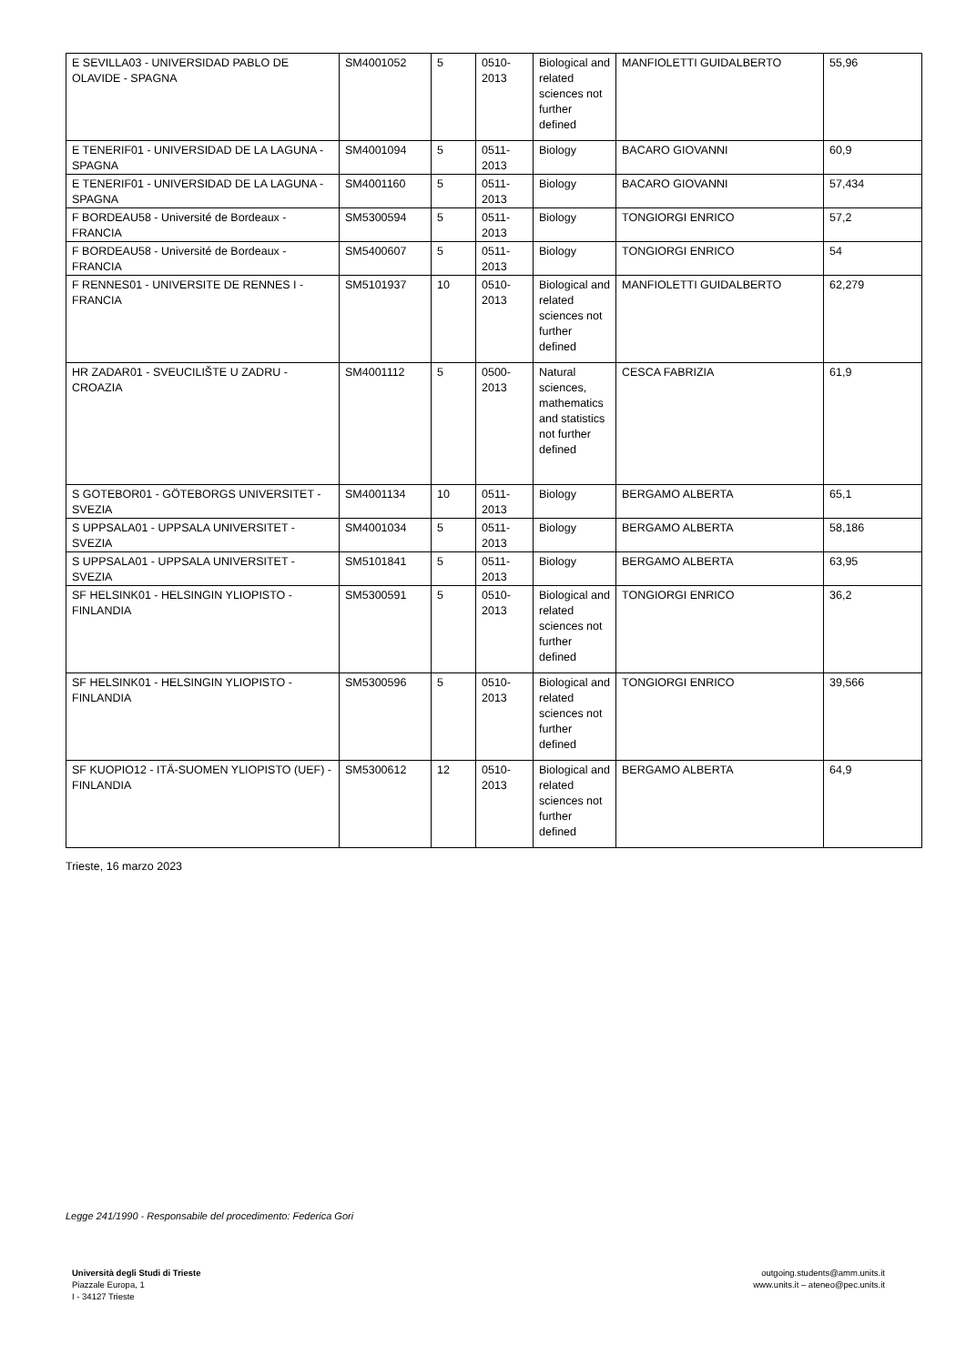| E SEVILLA03 - UNIVERSIDAD PABLO DE OLAVIDE - SPAGNA | SM4001052 | 5 | 0510-2013 | Biological and related sciences not further defined | MANFIOLETTI GUIDALBERTO | 55,96 |
| E TENERIF01 - UNIVERSIDAD DE LA LAGUNA - SPAGNA | SM4001094 | 5 | 0511-2013 | Biology | BACARO GIOVANNI | 60,9 |
| E TENERIF01 - UNIVERSIDAD DE LA LAGUNA - SPAGNA | SM4001160 | 5 | 0511-2013 | Biology | BACARO GIOVANNI | 57,434 |
| F BORDEAU58 - Université de Bordeaux - FRANCIA | SM5300594 | 5 | 0511-2013 | Biology | TONGIORGI ENRICO | 57,2 |
| F BORDEAU58 - Université de Bordeaux - FRANCIA | SM5400607 | 5 | 0511-2013 | Biology | TONGIORGI ENRICO | 54 |
| F RENNES01 - UNIVERSITE DE RENNES I - FRANCIA | SM5101937 | 10 | 0510-2013 | Biological and related sciences not further defined | MANFIOLETTI GUIDALBERTO | 62,279 |
| HR ZADAR01 - SVEUCILIŠTE U ZADRU - CROAZIA | SM4001112 | 5 | 0500-2013 | Natural sciences, mathematics and statistics not further defined | CESCA FABRIZIA | 61,9 |
| S GOTEBOR01 - GÖTEBORGS UNIVERSITET - SVEZIA | SM4001134 | 10 | 0511-2013 | Biology | BERGAMO ALBERTA | 65,1 |
| S UPPSALA01 - UPPSALA UNIVERSITET - SVEZIA | SM4001034 | 5 | 0511-2013 | Biology | BERGAMO ALBERTA | 58,186 |
| S UPPSALA01 - UPPSALA UNIVERSITET - SVEZIA | SM5101841 | 5 | 0511-2013 | Biology | BERGAMO ALBERTA | 63,95 |
| SF HELSINK01 - HELSINGIN YLIOPISTO - FINLANDIA | SM5300591 | 5 | 0510-2013 | Biological and related sciences not further defined | TONGIORGI ENRICO | 36,2 |
| SF HELSINK01 - HELSINGIN YLIOPISTO - FINLANDIA | SM5300596 | 5 | 0510-2013 | Biological and related sciences not further defined | TONGIORGI ENRICO | 39,566 |
| SF KUOPIO12 - ITÄ-SUOMEN YLIOPISTO (UEF) - FINLANDIA | SM5300612 | 12 | 0510-2013 | Biological and related sciences not further defined | BERGAMO ALBERTA | 64,9 |
Trieste, 16 marzo 2023
Legge 241/1990 - Responsabile del procedimento: Federica Gori
Università degli Studi di Trieste
Piazzale Europa, 1
I - 34127 Trieste
outgoing.students@amm.units.it
www.units.it – ateneo@pec.units.it